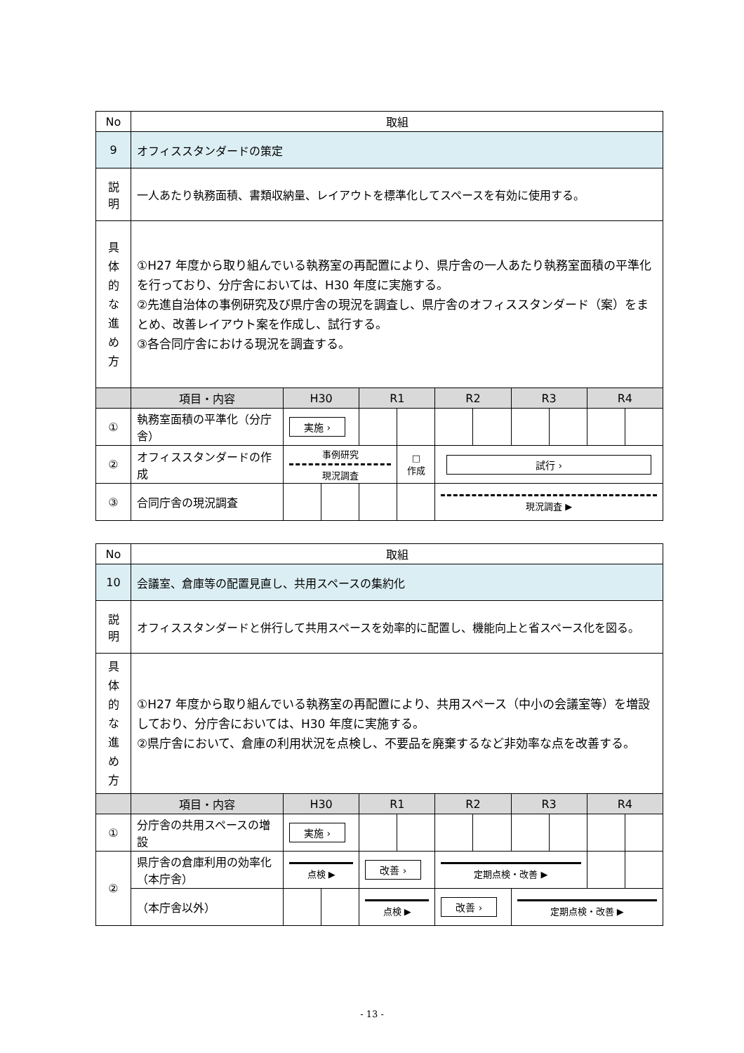| No | 取組 | | | | | | | | | | |
| 9 | オフィススタンダードの策定 | | | | | | | | | | |
| 説 明 | 一人あたり執務面積、書類収納量、レイアウトを標準化してスペースを有効に使用する。 | | | | | | | | | | |
| 具 体 的 な 進 め 方 | ①H27 年度から取り組んでいる執務室の再配置により、県庁舎の一人あたり執務室面積の平準化を行っており、分庁舎においては、H30 年度に実施する。 ②先進自治体の事例研究及び県庁舎の現況を調査し、県庁舎のオフィススタンダード（案）をまとめ、改善レイアウト案を作成し、試行する。 ③各合同庁舎における現況を調査する。 | | | | | | | | | | |
| | 項目・内容 | H30 | | R1 | | R2 | | R3 | | R4 | |
| ① | 執務室面積の平準化（分庁舎） | 実施 › | | | | | | | | | |
| ② | オフィススタンダードの作成 | 事例研究 現況調査 | | | □ 作成 | 試行 › | | | | | |
| ③ | 合同庁舎の現況調査 | | | | | 現況調査 ▶ | | | | | |
| No | 取組 | | | | | | | | | | |
| 10 | 会議室、倉庫等の配置見直し、共用スペースの集約化 | | | | | | | | | | |
| 説 明 | オフィススタンダードと併行して共用スペースを効率的に配置し、機能向上と省スペース化を図る。 | | | | | | | | | | |
| 具 体 的 な 進 め 方 | ①H27 年度から取り組んでいる執務室の再配置により、共用スペース（中小の会議室等）を増設しており、分庁舎においては、H30 年度に実施する。 ②県庁舎において、倉庫の利用状況を点検し、不要品を廃棄するなど非効率な点を改善する。 | | | | | | | | | | |
| | 項目・内容 | H30 | | R1 | | R2 | | R3 | | R4 | |
| ① | 分庁舎の共用スペースの増設 | 実施 › | | | | | | | | | |
| ② | 県庁舎の倉庫利用の効率化（本庁舎） | 点検 ▶ | | 改善 › | | 定期点検・改善 ▶ | | | | | |
| | （本庁舎以外） | | | 点検 ▶ | | 改善 › | | 定期点検・改善 ▶ | | | |
- 13 -